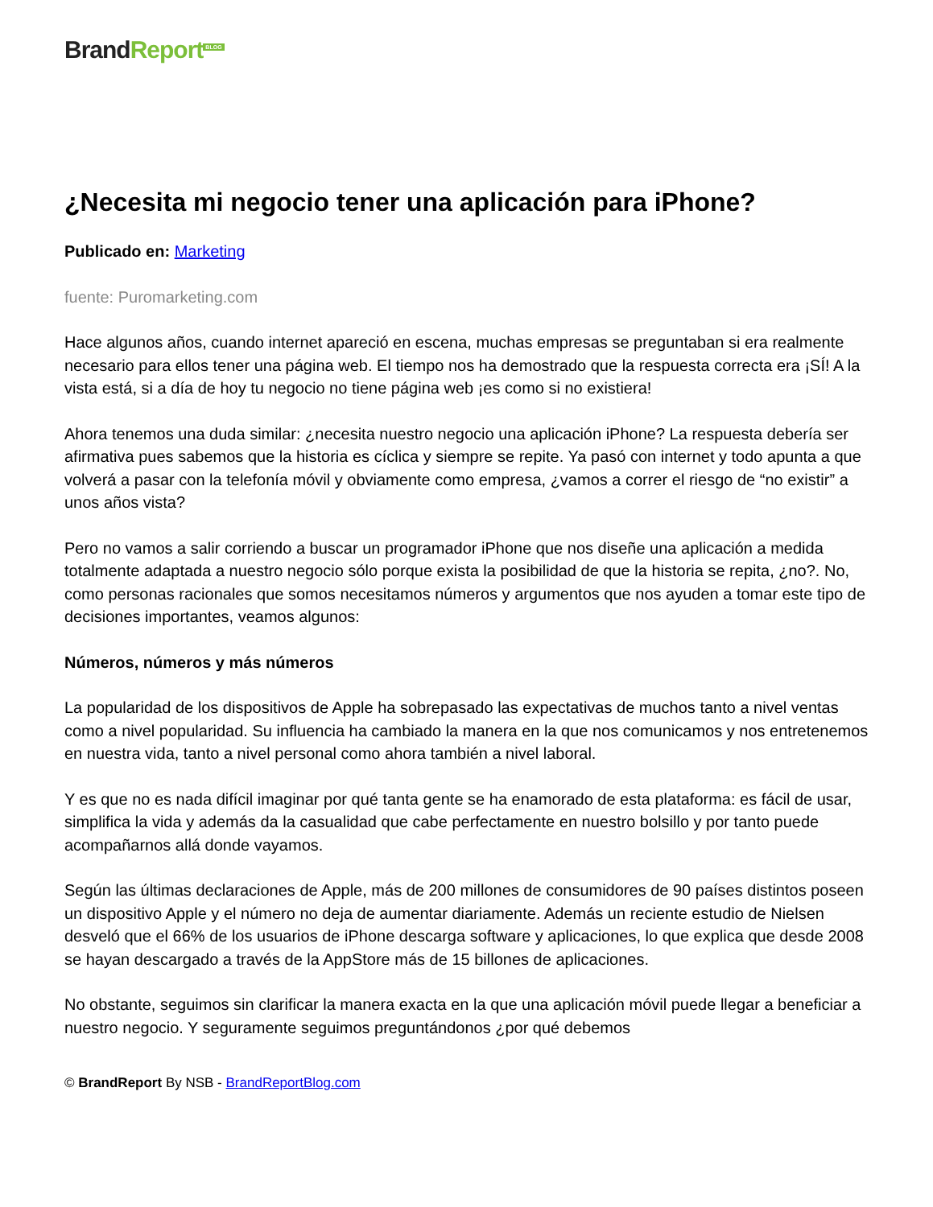Brand Report<sup>BLOG</sup>
¿Necesita mi negocio tener una aplicación para iPhone?
Publicado en: Marketing
fuente: Puromarketing.com
Hace algunos años, cuando internet apareció en escena, muchas empresas se preguntaban si era realmente necesario para ellos tener una página web. El tiempo nos ha demostrado que la respuesta correcta era ¡SÍ! A la vista está, si a día de hoy tu negocio no tiene página web ¡es como si no existiera!
Ahora tenemos una duda similar: ¿necesita nuestro negocio una aplicación iPhone? La respuesta debería ser afirmativa pues sabemos que la historia es cíclica y siempre se repite. Ya pasó con internet y todo apunta a que volverá a pasar con la telefonía móvil y obviamente como empresa, ¿vamos a correr el riesgo de “no existir” a unos años vista?
Pero no vamos a salir corriendo a buscar un programador iPhone que nos diseñe una aplicación a medida totalmente adaptada a nuestro negocio sólo porque exista la posibilidad de que la historia se repita, ¿no?. No, como personas racionales que somos necesitamos números y argumentos que nos ayuden a tomar este tipo de decisiones importantes, veamos algunos:
Números, números y más números
La popularidad de los dispositivos de Apple ha sobrepasado las expectativas de muchos tanto a nivel ventas como a nivel popularidad. Su influencia ha cambiado la manera en la que nos comunicamos y nos entretenemos en nuestra vida, tanto a nivel personal como ahora también a nivel laboral.
Y es que no es nada difícil imaginar por qué tanta gente se ha enamorado de esta plataforma: es fácil de usar, simplifica la vida y además da la casualidad que cabe perfectamente en nuestro bolsillo y por tanto puede acompañarnos allá donde vayamos.
Según las últimas declaraciones de Apple, más de 200 millones de consumidores de 90 países distintos poseen un dispositivo Apple y el número no deja de aumentar diariamente. Además un reciente estudio de Nielsen desveló que el 66% de los usuarios de iPhone descarga software y aplicaciones, lo que explica que desde 2008 se hayan descargado a través de la AppStore más de 15 billones de aplicaciones.
No obstante, seguimos sin clarificar la manera exacta en la que una aplicación móvil puede llegar a beneficiar a nuestro negocio. Y seguramente seguimos preguntándonos ¿por qué debemos
© BrandReport By NSB - BrandReportBlog.com